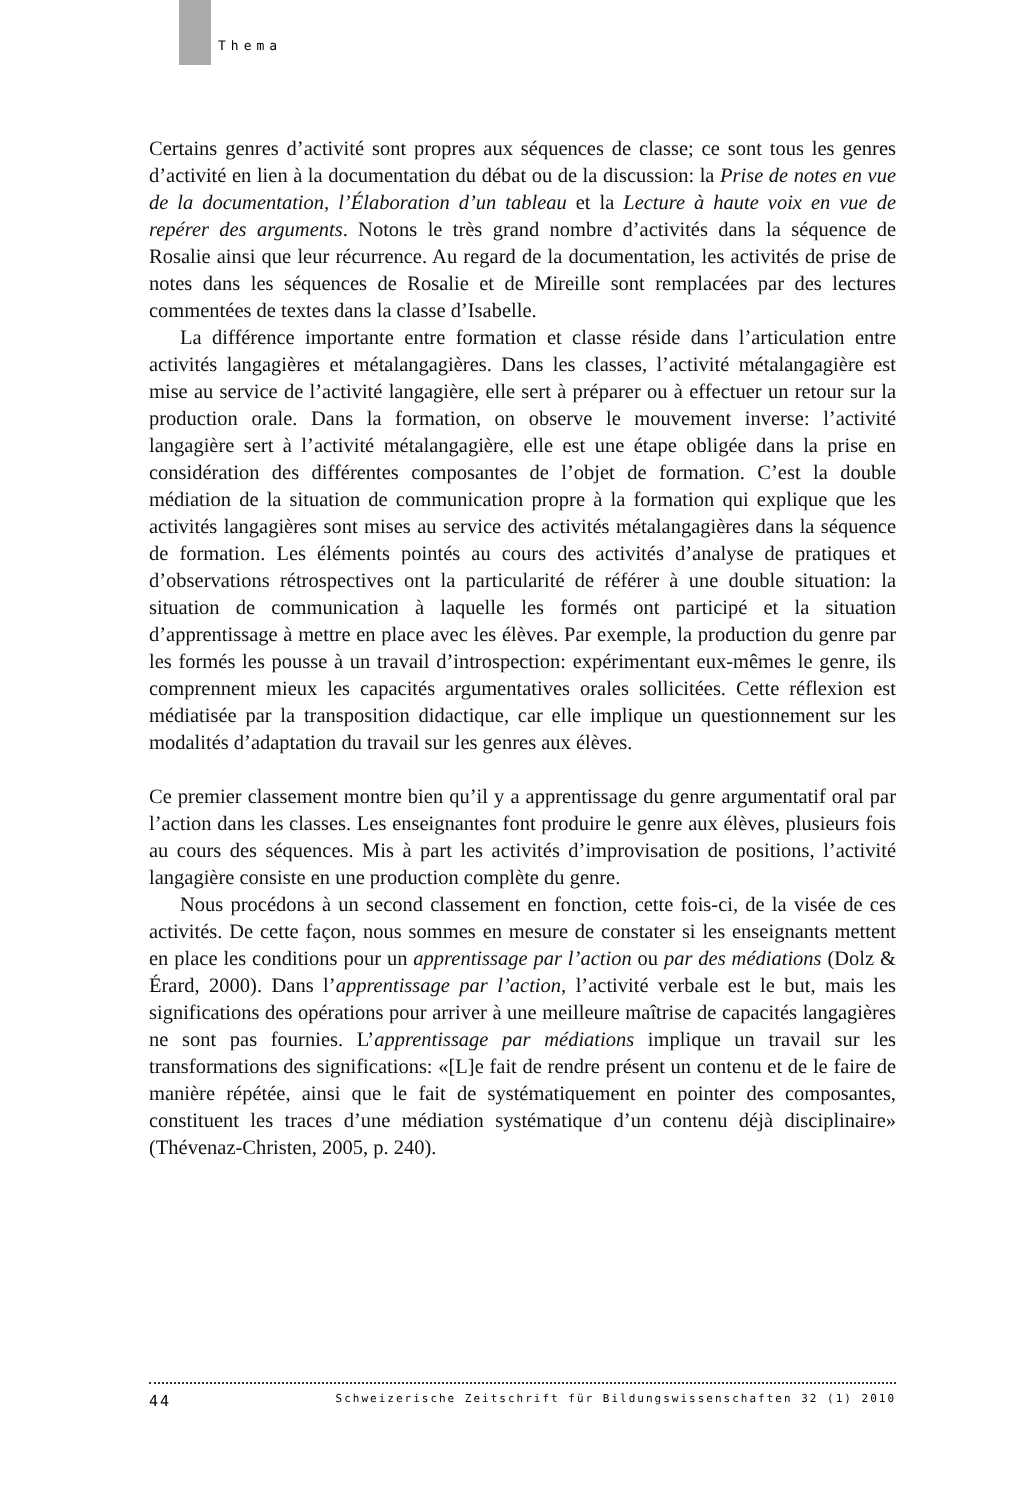Thema
Certains genres d’activité sont propres aux séquences de classe; ce sont tous les genres d’activité en lien à la documentation du débat ou de la discussion: la Prise de notes en vue de la documentation, l’Élaboration d’un tableau et la Lecture à haute voix en vue de repérer des arguments. Notons le très grand nombre d’activités dans la séquence de Rosalie ainsi que leur récurrence. Au regard de la documentation, les activités de prise de notes dans les séquences de Rosalie et de Mireille sont remplacées par des lectures commentées de textes dans la classe d’Isabelle.
La différence importante entre formation et classe réside dans l’articulation entre activités langagières et métalangagières. Dans les classes, l’activité métalangagière est mise au service de l’activité langagière, elle sert à préparer ou à effectuer un retour sur la production orale. Dans la formation, on observe le mouvement inverse: l’activité langagière sert à l’activité métalangagière, elle est une étape obligée dans la prise en considération des différentes composantes de l’objet de formation. C’est la double médiation de la situation de communication propre à la formation qui explique que les activités langagières sont mises au service des activités métalangagières dans la séquence de formation. Les éléments pointés au cours des activités d’analyse de pratiques et d’observations rétrospectives ont la particularité de référer à une double situation: la situation de communication à laquelle les formés ont participé et la situation d’apprentissage à mettre en place avec les élèves. Par exemple, la production du genre par les formés les pousse à un travail d’introspection: expérimentant eux-mêmes le genre, ils comprennent mieux les capacités argumentatives orales sollicitées. Cette réflexion est médiatisée par la transposition didactique, car elle implique un questionnement sur les modalités d’adaptation du travail sur les genres aux élèves.
Ce premier classement montre bien qu’il y a apprentissage du genre argumentatif oral par l’action dans les classes. Les enseignantes font produire le genre aux élèves, plusieurs fois au cours des séquences. Mis à part les activités d’improvisation de positions, l’activité langagière consiste en une production complète du genre.
Nous procédons à un second classement en fonction, cette fois-ci, de la visée de ces activités. De cette façon, nous sommes en mesure de constater si les enseignants mettent en place les conditions pour un apprentissage par l’action ou par des médiations (Dolz & Érard, 2000). Dans l’apprentissage par l’action, l’activité verbale est le but, mais les significations des opérations pour arriver à une meilleure maîtrise de capacités langagières ne sont pas fournies. L’apprentissage par médiations implique un travail sur les transformations des significations: «[L]e fait de rendre présent un contenu et de le faire de manière répétée, ainsi que le fait de systématiquement en pointer des composantes, constituent les traces d’une médiation systématique d’un contenu déjà disciplinaire» (Thévenaz-Christen, 2005, p. 240).
44 Schweizerische Zeitschrift für Bildungswissenschaften 32 (1) 2010